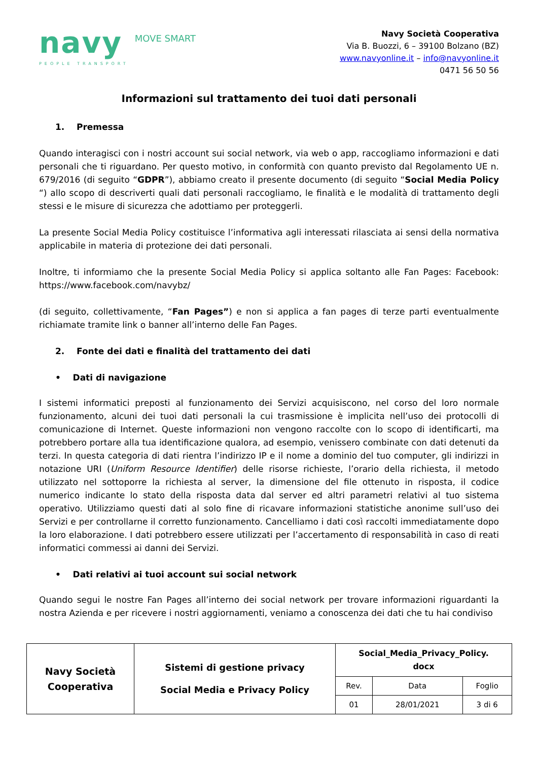navy
PEOPLE TRANSPORT
MOVE SMART
Navy Società Cooperativa
Via B. Buozzi, 6 – 39100 Bolzano (BZ)
www.navyonline.it – info@navyonline.it
0471 56 50 56
Informazioni sul trattamento dei tuoi dati personali
1. Premessa
Quando interagisci con i nostri account sui social network, via web o app, raccogliamo informazioni e dati personali che ti riguardano. Per questo motivo, in conformità con quanto previsto dal Regolamento UE n. 679/2016 (di seguito “GDPR”), abbiamo creato il presente documento (di seguito “Social Media Policy “) allo scopo di descriverti quali dati personali raccogliamo, le finalità e le modalità di trattamento degli stessi e le misure di sicurezza che adottiamo per proteggerli.
La presente Social Media Policy costituisce l’informativa agli interessati rilasciata ai sensi della normativa applicabile in materia di protezione dei dati personali.
Inoltre, ti informiamo che la presente Social Media Policy si applica soltanto alle Fan Pages: Facebook: https://www.facebook.com/navybz/
(di seguito, collettivamente, “Fan Pages”) e non si applica a fan pages di terze parti eventualmente richiamate tramite link o banner all’interno delle Fan Pages.
2. Fonte dei dati e finalità del trattamento dei dati
• Dati di navigazione
I sistemi informatici preposti al funzionamento dei Servizi acquisiscono, nel corso del loro normale funzionamento, alcuni dei tuoi dati personali la cui trasmissione è implicita nell’uso dei protocolli di comunicazione di Internet. Queste informazioni non vengono raccolte con lo scopo di identificarti, ma potrebbero portare alla tua identificazione qualora, ad esempio, venissero combinate con dati detenuti da terzi. In questa categoria di dati rientra l’indirizzo IP e il nome a dominio del tuo computer, gli indirizzi in notazione URI (Uniform Resource Identifier) delle risorse richieste, l’orario della richiesta, il metodo utilizzato nel sottoporre la richiesta al server, la dimensione del file ottenuto in risposta, il codice numerico indicante lo stato della risposta data dal server ed altri parametri relativi al tuo sistema operativo. Utilizziamo questi dati al solo fine di ricavare informazioni statistiche anonime sull’uso dei Servizi e per controllarne il corretto funzionamento. Cancelliamo i dati così raccolti immediatamente dopo la loro elaborazione. I dati potrebbero essere utilizzati per l’accertamento di responsabilità in caso di reati informatici commessi ai danni dei Servizi.
• Dati relativi ai tuoi account sui social network
Quando segui le nostre Fan Pages all’interno dei social network per trovare informazioni riguardanti la nostra Azienda e per ricevere i nostri aggiornamenti, veniamo a conoscenza dei dati che tu hai condiviso
| Navy Società Cooperativa | Sistemi di gestione privacy Social Media e Privacy Policy | Social_Media_Privacy_Policy. docx | | |
| | | Rev. | Data | Foglio |
| | | 01 | 28/01/2021 | 3 di 6 |